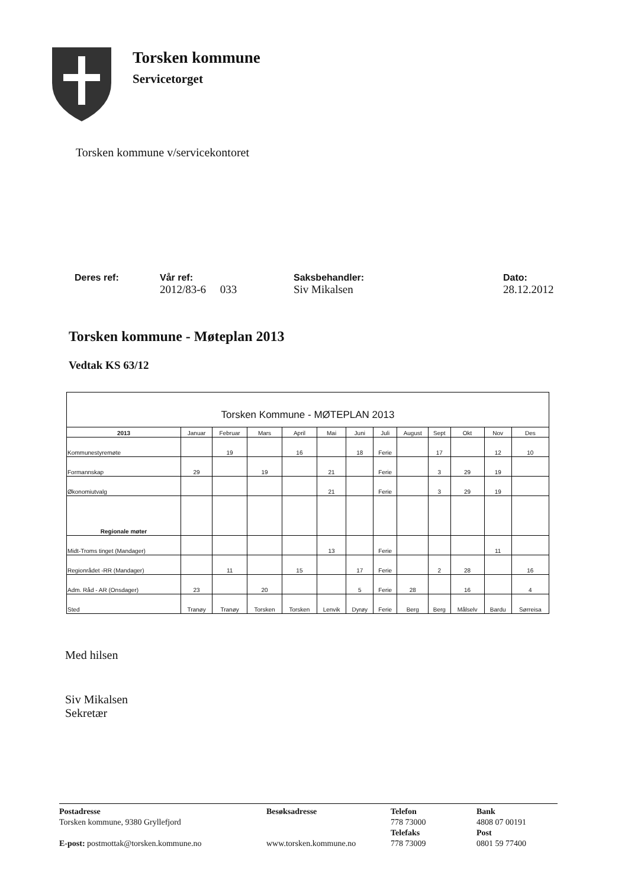Torsken kommune
Servicetorget
Torsken kommune v/servicekontoret
Deres ref: Vår ref:
2012/83-6 033
Saksbehandler:
Siv Mikalsen
Dato:
28.12.2012
Torsken kommune - Møteplan 2013
Vedtak KS 63/12
Torsken Kommune - MØTEPLAN 2013
| 2013 | Januar | Februar | Mars | April | Mai | Juni | Juli | August | Sept | Okt | Nov | Des |
| --- | --- | --- | --- | --- | --- | --- | --- | --- | --- | --- | --- | --- |
| Kommunestyremøte | | 19 | | 16 | | 18 | Ferie | | 17 | | 12 | 10 |
| Formannskap | 29 | | 19 | | 21 | | Ferie | | 3 | 29 | 19 | |
| Økonomiutvalg | | | | | 21 | | Ferie | | 3 | 29 | 19 | |
| Regionale møter | | | | | | | | | | | | |
| Midt-Troms tinget (Mandager) | | | | | 13 | | Ferie | | | | 11 | |
| Regionrådet -RR (Mandager) | | 11 | | 15 | | 17 | Ferie | | 2 | 28 | | 16 |
| Adm. Råd - AR (Onsdager) | 23 | | 20 | | | 5 | Ferie | 28 | | 16 | | 4 |
| Sted | Tranøy | Tranøy | Torsken | Torsken | Lenvik | Dyrøy | Ferie | Berg | Berg | Målselv | Bardu | Sørreisa |
Med hilsen
Siv Mikalsen
Sekretær
Postadresse
Torsken kommune, 9380 Gryllefjord
E-post: postmottak@torsken.kommune.no
Besøksadresse
www.torsken.kommune.no
Telefon
778 73000
Telefaks
778 73009
Bank
4808 07 00191
Post
0801 59 77400